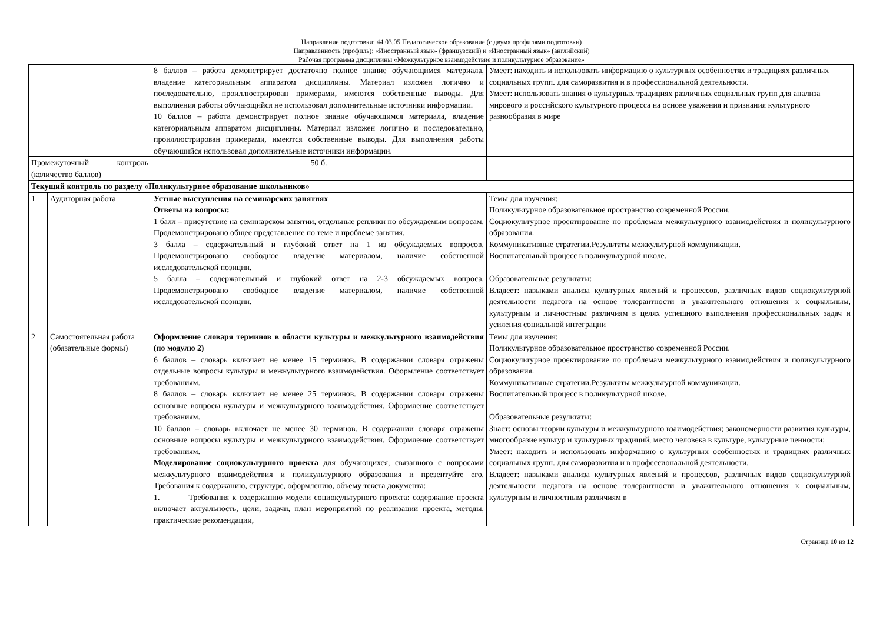Направление подготовки: 44.03.05 Педагогическое образование (с двумя профилями подготовки)
Направленность (профиль): «Иностранный язык» (французский) и «Иностранный язык» (английский)
Рабочая программа дисциплины «Межкультурное взаимодействие и поликультурное образование»
| | | 8 баллов – работа демонстрирует достаточно полное знание обучающимся материала, владение категориальным аппаратом дисциплины. Материал изложен логично и последовательно, проиллюстрирован примерами, имеются собственные выводы. Для выполнения работы обучающийся не использовал дополнительные источники информации. 10 баллов – работа демонстрирует полное знание обучающимся материала, владение категориальным аппаратом дисциплины. Материал изложен логично и последовательно, проиллюстрирован примерами, имеются собственные выводы. Для выполнения работы обучающийся использовал дополнительные источники информации. | Умеет: находить и использовать информацию о культурных особенностях и традициях различных социальных групп. для саморазвития и в профессиональной деятельности. Умеет: использовать знания о культурных традициях различных социальных групп для анализа мирового и российского культурного процесса на основе уважения и признания культурного разнообразия в мире |
| Промежуточный контроль (количество баллов) | | 50 б. | |
| Текущий контроль по разделу «Поликультурное образование школьников» | | | |
| 1 | Аудиторная работа | Устные выступления на семинарских занятиях Ответы на вопросы: 1 балл – присутствие на семинарском занятии, отдельные реплики по обсуждаемым вопросам. Продемонстрировано общее представление по теме и проблеме занятия. 3 балла – содержательный и глубокий ответ на 1 из обсуждаемых вопросов. Продемонстрировано свободное владение материалом, наличие собственной исследовательской позиции. 5 балла – содержательный и глубокий ответ на 2-3 обсуждаемых вопроса. Продемонстрировано свободное владение материалом, наличие собственной исследовательской позиции. | Темы для изучения: Поликультурное образовательное пространство современной России. Социокультурное проектирование по проблемам межкультурного взаимодействия и поликультурного образования. Коммуникативные стратегии.Результаты межкультурной коммуникации. Воспитательный процесс в поликультурной школе. Образовательные результаты: Владеет: навыками анализа культурных явлений и процессов, различных видов социокультурной деятельности педагога на основе толерантности и уважительного отношения к социальным, культурным и личностным различиям в целях успешного выполнения профессиональных задач и усиления социальной интеграции |
| 2 | Самостоятельная работа (обязательные формы) | Оформление словаря терминов в области культуры и межкультурного взаимодействия (по модулю 2) 6 баллов – словарь включает не менее 15 терминов. В содержании словаря отражены отдельные вопросы культуры и межкультурного взаимодействия. Оформление соответствует требованиям. 8 баллов – словарь включает не менее 25 терминов. В содержании словаря отражены основные вопросы культуры и межкультурного взаимодействия. Оформление соответствует требованиям. 10 баллов – словарь включает не менее 30 терминов. В содержании словаря отражены основные вопросы культуры и межкультурного взаимодействия. Оформление соответствует требованиям. Моделирование социокультурного проекта для обучающихся, связанного с вопросами межкультурного взаимодействия и поликультурного образования и презентуйте его. Требования к содержанию, структуре, оформлению, объему текста документа: 1. Требования к содержанию модели социокультурного проекта: содержание проекта включает актуальность, цели, задачи, план мероприятий по реализации проекта, методы, практические рекомендации, | Темы для изучения: Поликультурное образовательное пространство современной России. Социокультурное проектирование по проблемам межкультурного взаимодействия и поликультурного образования. Коммуникативные стратегии.Результаты межкультурной коммуникации. Воспитательный процесс в поликультурной школе. Образовательные результаты: Знает: основы теории культуры и межкультурного взаимодействия; закономерности развития культуры, многообразие культур и культурных традиций, место человека в культуре, культурные ценности; Умеет: находить и использовать информацию о культурных особенностях и традициях различных социальных групп. для саморазвития и в профессиональной деятельности. Владеет: навыками анализа культурных явлений и процессов, различных видов социокультурной деятельности педагога на основе толерантности и уважительного отношения к социальным, культурным и личностным различиям в |
Страница 10 из 12